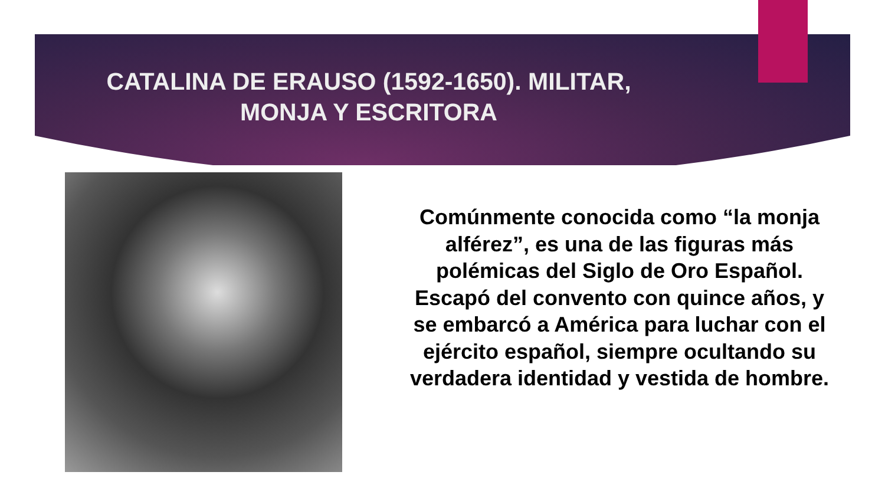CATALINA DE ERAUSO (1592-1650). MILITAR,
MONJA Y ESCRITORA
Comúnmente conocida como “la monja alférez”, es una de las figuras más polémicas del Siglo de Oro Español. Escapó del convento con quince años, y se embarcó a América para luchar con el ejército español, siempre ocultando su verdadera identidad y vestida de hombre.